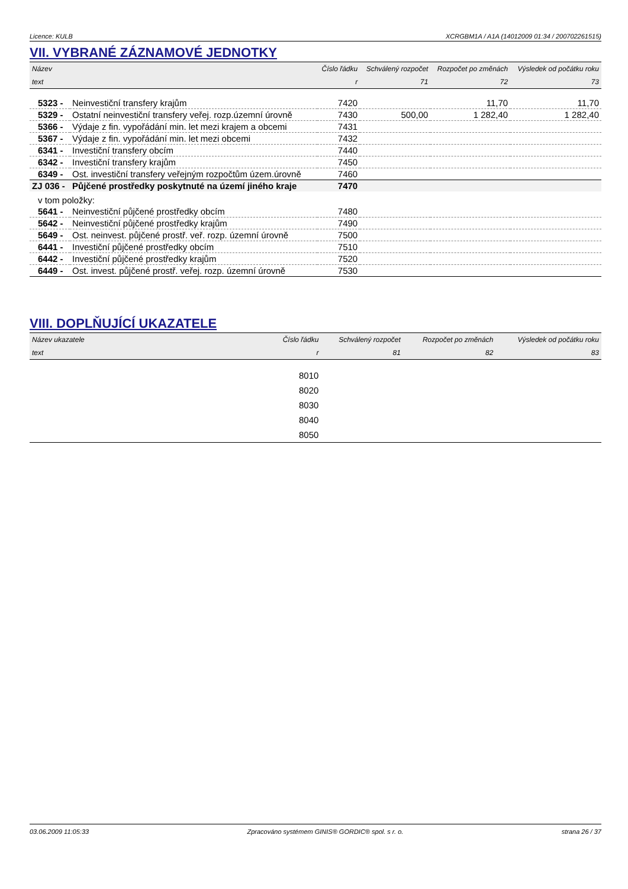Licence: KULB XCRGBM1A / A1A (14012009 01:34 / 200702261515)
VII. VYBRANÉ ZÁZNAMOVÉ JEDNOTKY
| Název | | Číslo řádku | Schválený rozpočet | Rozpočet po změnách | Výsledek od počátku roku |
| --- | --- | --- | --- | --- | --- |
| text | | r | 71 | 72 | 73 |
| 5323 - | Neinvestiční transfery krajům | 7420 | | 11,70 | 11,70 |
| 5329 - | Ostatní neinvestiční transfery veřej. rozp.územní úrovně | 7430 | 500,00 | 1 282,40 | 1 282,40 |
| 5366 - | Výdaje z fin. vypořádání min. let mezi krajem a obcemi | 7431 | | | |
| 5367 - | Výdaje z fin. vypořádání min. let mezi obcemi | 7432 | | | |
| 6341 - | Investiční transfery obcím | 7440 | | | |
| 6342 - | Investiční transfery krajům | 7450 | | | |
| 6349 - | Ost. investiční transfery veřejným rozpočtům územ.úrovně | 7460 | | | |
| ZJ 036 - | Půjčené prostředky poskytnuté na území jiného kraje | 7470 | | | |
| v tom položky: | | | | | |
| 5641 - | Neinvestiční půjčené prostředky obcím | 7480 | | | |
| 5642 - | Neinvestiční půjčené prostředky krajům | 7490 | | | |
| 5649 - | Ost. neinvest. půjčené prostř. veř. rozp. územní úrovně | 7500 | | | |
| 6441 - | Investiční půjčené prostředky obcím | 7510 | | | |
| 6442 - | Investiční půjčené prostředky krajům | 7520 | | | |
| 6449 - | Ost. invest. půjčené prostř. veřej. rozp. územní úrovně | 7530 | | | |
VIII. DOPLŇUJÍCÍ UKAZATELE
| Název ukazatele | Číslo řádku | Schválený rozpočet | Rozpočet po změnách | Výsledek od počátku roku |
| --- | --- | --- | --- | --- |
| text | r | 81 | 82 | 83 |
| | 8010 | | | |
| | 8020 | | | |
| | 8030 | | | |
| | 8040 | | | |
| | 8050 | | | |
03.06.2009 11:05:33 Zpracováno systémem GINIS® GORDIC® spol. s r. o. strana 26 / 37